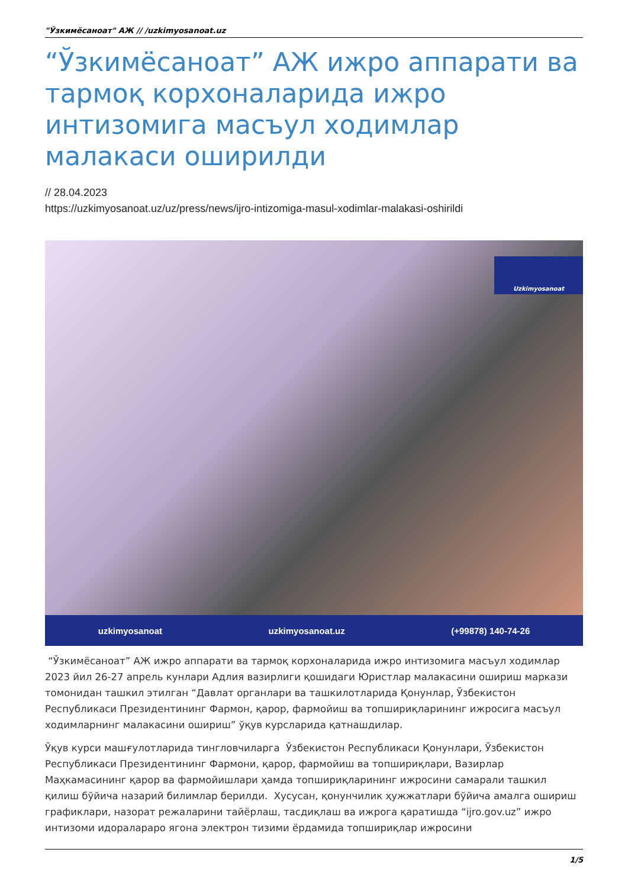"Ўзкимёсаноат" АЖ // /uzkimyosanoat.uz
“Ўзкимёсаноат” АЖ ижро аппарати ва тармоқ корхоналарида ижро интизомига масъул ходимлар малакаси оширилди
// 28.04.2023
https://uzkimyosanoat.uz/uz/press/news/ijro-intizomiga-masul-xodimlar-malakasi-oshirildi
Uzkimyosanoat
uzkimyosanoat uzkimyosanoat.uz (+99878) 140-74-26
“Ўзкимёсаноат” АЖ ижро аппарати ва тармоқ корхоналарида ижро интизомига масъул ходимлар 2023 йил 26-27 апрель кунлари Адлия вазирлиги қошидаги Юристлар малакасини ошириш маркази томонидан ташкил этилган “Давлат органлари ва ташкилотларида Қонунлар, Ўзбекистон Республикаси Президентининг Фармон, қарор, фармойиш ва топшириқларининг ижросига масъул ходимларнинг малакасини ошириш” ўқув курсларида қатнашдилар.
Ўқув курси машғулотларида тингловчиларга Ўзбекистон Республикаси Қонунлари, Ўзбекистон Республикаси Президентининг Фармони, қарор, фармойиш ва топшириқлари, Вазирлар Маҳкамасининг қарор ва фармойишлари ҳамда топшириқларининг ижросини самарали ташкил қилиш бўйича назарий билимлар берилди. Хусусан, қонунчилик ҳужжатлари бўйича амалга ошириш графиклари, назорат режаларини тайёрлаш, тасдиқлаш ва ижрога қаратишда “ijro.gov.uz” ижро интизоми идоралараро ягона электрон тизими ёрдамида топшириқлар ижросини
1/5